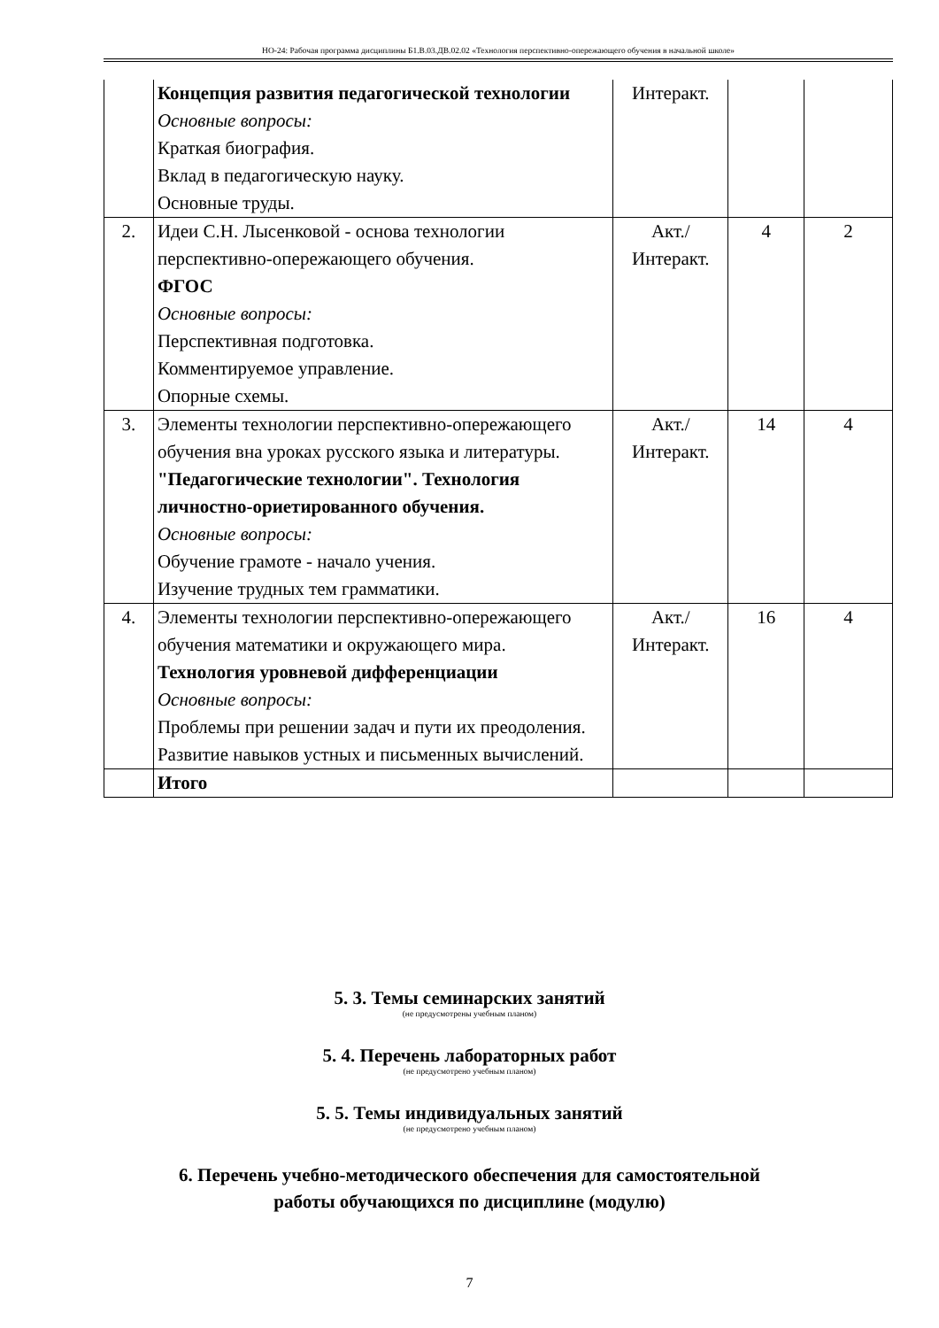НО-24: Рабочая программа дисциплины Б1.В.03.ДВ.02.02 «Технология перспективно-опережающего обучения в начальной школе»
| | Концепция развития педагогической технологии Основные вопросы: Краткая биография. Вклад в педагогическую науку. Основные труды. | Интеракт. | | |
| 2. | Идеи С.Н. Лысенковой - основа технологии перспективно-опережающего обучения. ФГОС Основные вопросы: Перспективная подготовка. Комментируемое управление. Опорные схемы. | Акт./ Интеракт. | 4 | 2 |
| 3. | Элементы технологии перспективно-опережающего обучения вна уроках русского языка и литературы. "Педагогические технологии". Технология личностно-ориетированного обучения. Основные вопросы: Обучение грамоте - начало учения. Изучение трудных тем грамматики. | Акт./ Интеракт. | 14 | 4 |
| 4. | Элементы технологии перспективно-опережающего обучения математики и окружающего мира. Технология уровневой дифференциации Основные вопросы: Проблемы при решении задач и пути их преодоления. Развитие навыков устных и письменных вычислений. | Акт./ Интеракт. | 16 | 4 |
| | Итого | | | |
5. 3. Темы семинарских занятий
(не предусмотрены учебным планом)
5. 4. Перечень лабораторных работ
(не предусмотрено учебным планом)
5. 5. Темы индивидуальных занятий
(не предусмотрено учебным планом)
6. Перечень учебно-методического обеспечения для самостоятельной
работы обучающихся по дисциплине (модулю)
7